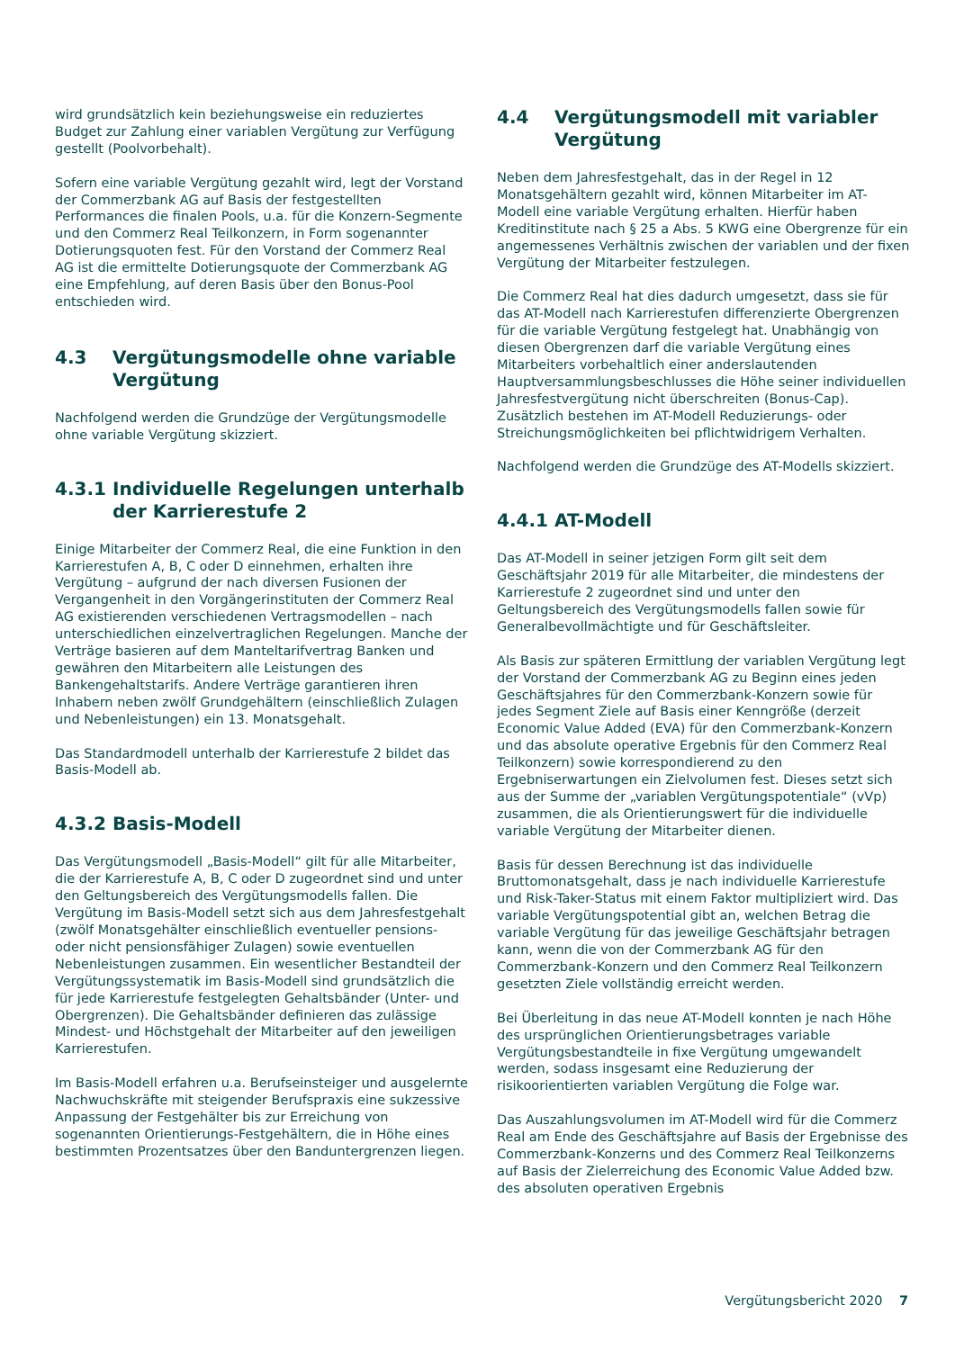wird grundsätzlich kein beziehungsweise ein reduziertes Budget zur Zahlung einer variablen Vergütung zur Verfügung gestellt (Poolvorbehalt).
Sofern eine variable Vergütung gezahlt wird, legt der Vorstand der Commerzbank AG auf Basis der festgestellten Performances die finalen Pools, u.a. für die Konzern-Segmente und den Commerz Real Teilkonzern, in Form sogenannter Dotierungsquoten fest. Für den Vorstand der Commerz Real AG ist die ermittelte Dotierungsquote der Commerzbank AG eine Empfehlung, auf deren Basis über den Bonus-Pool entschieden wird.
4.3 Vergütungsmodelle ohne variable Vergütung
Nachfolgend werden die Grundzüge der Vergütungsmodelle ohne variable Vergütung skizziert.
4.3.1 Individuelle Regelungen unterhalb der Karrierestufe 2
Einige Mitarbeiter der Commerz Real, die eine Funktion in den Karrierestufen A, B, C oder D einnehmen, erhalten ihre Vergütung – aufgrund der nach diversen Fusionen der Vergangenheit in den Vorgängerinstituten der Commerz Real AG existierenden verschiedenen Vertragsmodellen – nach unterschiedlichen einzelvertraglichen Regelungen. Manche der Verträge basieren auf dem Manteltarifvertrag Banken und gewähren den Mitarbeitern alle Leistungen des Bankengehaltstarifs. Andere Verträge garantieren ihren Inhabern neben zwölf Grundgehältern (einschließlich Zulagen und Nebenleistungen) ein 13. Monatsgehalt.
Das Standardmodell unterhalb der Karrierestufe 2 bildet das Basis-Modell ab.
4.3.2 Basis-Modell
Das Vergütungsmodell „Basis-Modell“ gilt für alle Mitarbeiter, die der Karrierestufe A, B, C oder D zugeordnet sind und unter den Geltungsbereich des Vergütungsmodells fallen. Die Vergütung im Basis-Modell setzt sich aus dem Jahresfestgehalt (zwölf Monatsgehälter einschließlich eventueller pensions- oder nicht pensionsfähiger Zulagen) sowie eventuellen Nebenleistungen zusammen. Ein wesentlicher Bestandteil der Vergütungssystematik im Basis-Modell sind grundsätzlich die für jede Karrierestufe festgelegten Gehaltsbänder (Unter- und Obergrenzen). Die Gehaltsbänder definieren das zulässige Mindest- und Höchstgehalt der Mitarbeiter auf den jeweiligen Karrierestufen.
Im Basis-Modell erfahren u.a. Berufseinsteiger und ausgelernte Nachwuchskräfte mit steigender Berufspraxis eine sukzessive Anpassung der Festgehälter bis zur Erreichung von sogenannten Orientierungs-Festgehältern, die in Höhe eines bestimmten Prozentsatzes über den Banduntergrenzen liegen.
4.4 Vergütungsmodell mit variabler Vergütung
Neben dem Jahresfestgehalt, das in der Regel in 12 Monatsgehältern gezahlt wird, können Mitarbeiter im AT-Modell eine variable Vergütung erhalten. Hierfür haben Kreditinstitute nach § 25 a Abs. 5 KWG eine Obergrenze für ein angemessenes Verhältnis zwischen der variablen und der fixen Vergütung der Mitarbeiter festzulegen.
Die Commerz Real hat dies dadurch umgesetzt, dass sie für das AT-Modell nach Karrierestufen differenzierte Obergrenzen für die variable Vergütung festgelegt hat. Unabhängig von diesen Obergrenzen darf die variable Vergütung eines Mitarbeiters vorbehaltlich einer anderslautenden Hauptversammlungsbeschlusses die Höhe seiner individuellen Jahresfestvergütung nicht überschreiten (Bonus-Cap). Zusätzlich bestehen im AT-Modell Reduzierungs- oder Streichungsmöglichkeiten bei pflichtwidrigem Verhalten.
Nachfolgend werden die Grundzüge des AT-Modells skizziert.
4.4.1 AT-Modell
Das AT-Modell in seiner jetzigen Form gilt seit dem Geschäftsjahr 2019 für alle Mitarbeiter, die mindestens der Karrierestufe 2 zugeordnet sind und unter den Geltungsbereich des Vergütungsmodells fallen sowie für Generalbevollmächtigte und für Geschäftsleiter.
Als Basis zur späteren Ermittlung der variablen Vergütung legt der Vorstand der Commerzbank AG zu Beginn eines jeden Geschäftsjahres für den Commerzbank-Konzern sowie für jedes Segment Ziele auf Basis einer Kenngröße (derzeit Economic Value Added (EVA) für den Commerzbank-Konzern und das absolute operative Ergebnis für den Commerz Real Teilkonzern) sowie korrespondierend zu den Ergebniserwartungen ein Zielvolumen fest. Dieses setzt sich aus der Summe der „variablen Vergütungspotentiale“ (vVp) zusammen, die als Orientierungswert für die individuelle variable Vergütung der Mitarbeiter dienen.
Basis für dessen Berechnung ist das individuelle Bruttomonatsgehalt, dass je nach individuelle Karrierestufe und Risk-Taker-Status mit einem Faktor multipliziert wird. Das variable Vergütungspotential gibt an, welchen Betrag die variable Vergütung für das jeweilige Geschäftsjahr betragen kann, wenn die von der Commerzbank AG für den Commerzbank-Konzern und den Commerz Real Teilkonzern gesetzten Ziele vollständig erreicht werden.
Bei Überleitung in das neue AT-Modell konnten je nach Höhe des ursprünglichen Orientierungsbetrages variable Vergütungsbestandteile in fixe Vergütung umgewandelt werden, sodass insgesamt eine Reduzierung der risikoorientierten variablen Vergütung die Folge war.
Das Auszahlungsvolumen im AT-Modell wird für die Commerz Real am Ende des Geschäftsjahre auf Basis der Ergebnisse des Commerzbank-Konzerns und des Commerz Real Teilkonzerns auf Basis der Zielerreichung des Economic Value Added bzw. des absoluten operativen Ergebnis
Vergütungsbericht 2020 7